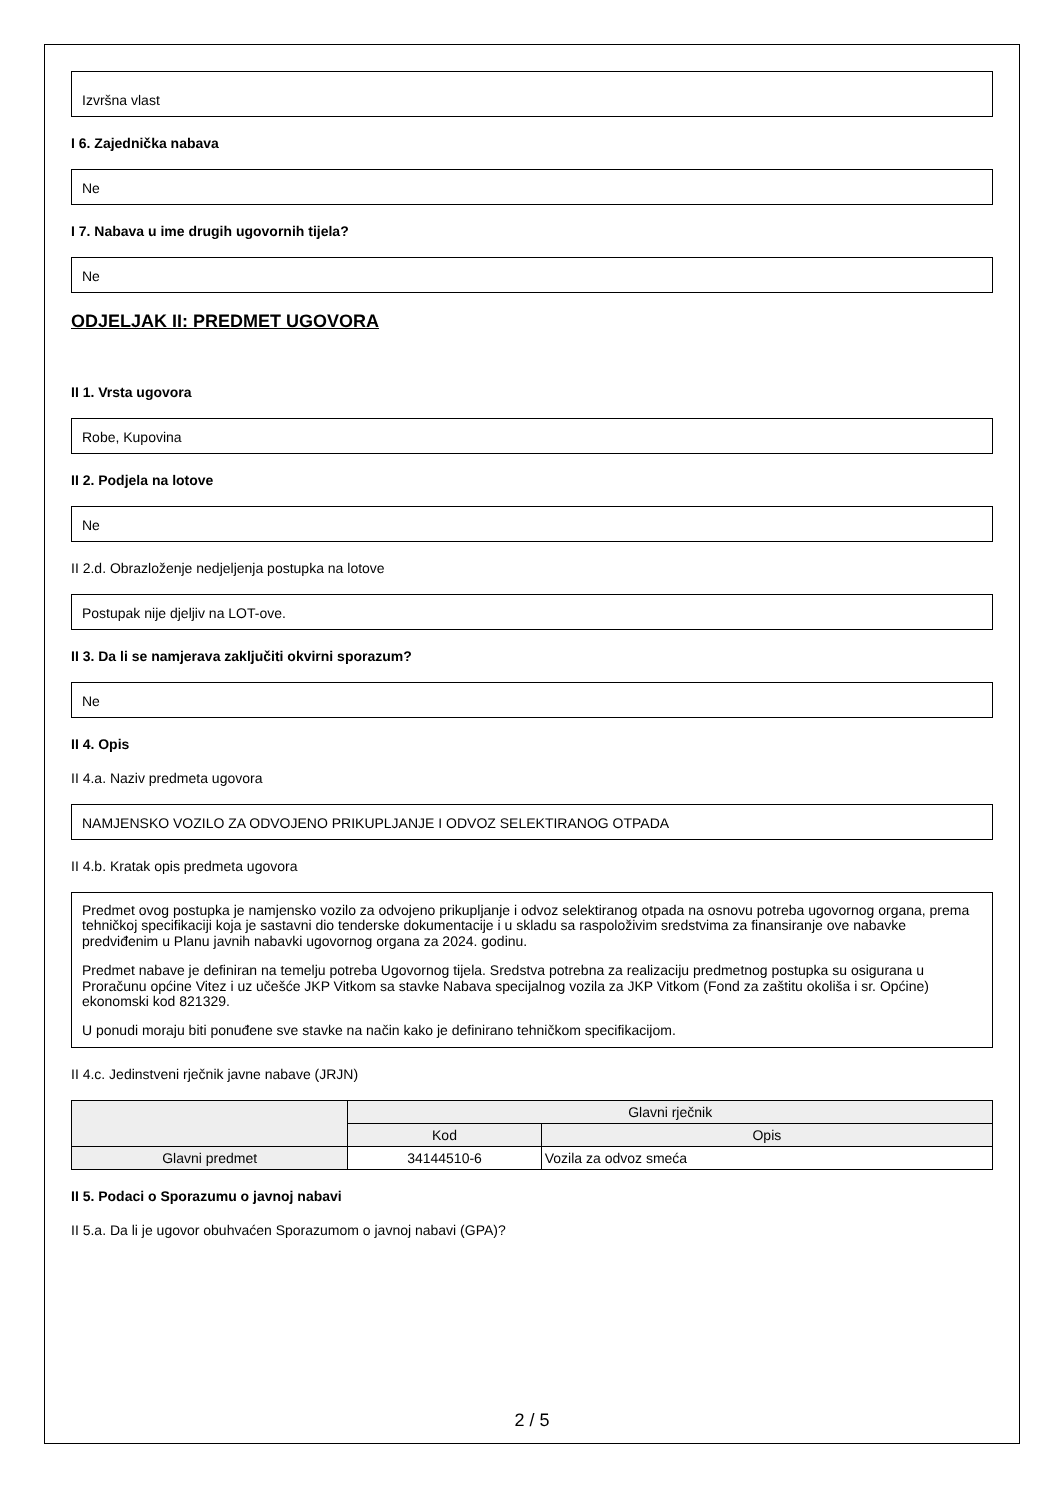Izvršna vlast
I 6. Zajednička nabava
Ne
I 7. Nabava u ime drugih ugovornih tijela?
Ne
ODJELJAK II: PREDMET UGOVORA
II 1. Vrsta ugovora
Robe, Kupovina
II 2. Podjela na lotove
Ne
II 2.d. Obrazloženje nedjeljenja postupka na lotove
Postupak nije djeljiv na LOT-ove.
II 3. Da li se namjerava zaključiti okvirni sporazum?
Ne
II 4. Opis
II 4.a. Naziv predmeta ugovora
NAMJENSKO VOZILO ZA ODVOJENO PRIKUPLJANJE I ODVOZ SELEKTIRANOG OTPADA
II 4.b. Kratak opis predmeta ugovora
Predmet ovog postupka je namjensko vozilo za odvojeno prikupljanje i odvoz selektiranog otpada na osnovu potreba ugovornog organa, prema tehničkoj specifikaciji koja je sastavni dio tenderske dokumentacije i u skladu sa raspoloživim sredstvima za finansiranje ove nabavke predviđenim u Planu javnih nabavki ugovornog organa za 2024. godinu.
Predmet nabave je definiran na temelju potreba Ugovornog tijela. Sredstva potrebna za realizaciju predmetnog postupka su osigurana u Proračunu općine Vitez i uz učešće JKP Vitkom sa stavke Nabava specijalnog vozila za JKP Vitkom (Fond za zaštitu okoliša i sr. Općine) ekonomski kod 821329.
U ponudi moraju biti ponuđene sve stavke na način kako je definirano tehničkom specifikacijom.
II 4.c. Jedinstveni rječnik javne nabave (JRJN)
| | Glavni rječnik | |
| --- | --- | --- |
| | Kod | Opis |
| Glavni predmet | 34144510-6 | Vozila za odvoz smeća |
II 5. Podaci o Sporazumu o javnoj nabavi
II 5.a. Da li je ugovor obuhvaćen Sporazumom o javnoj nabavi (GPA)?
2 / 5